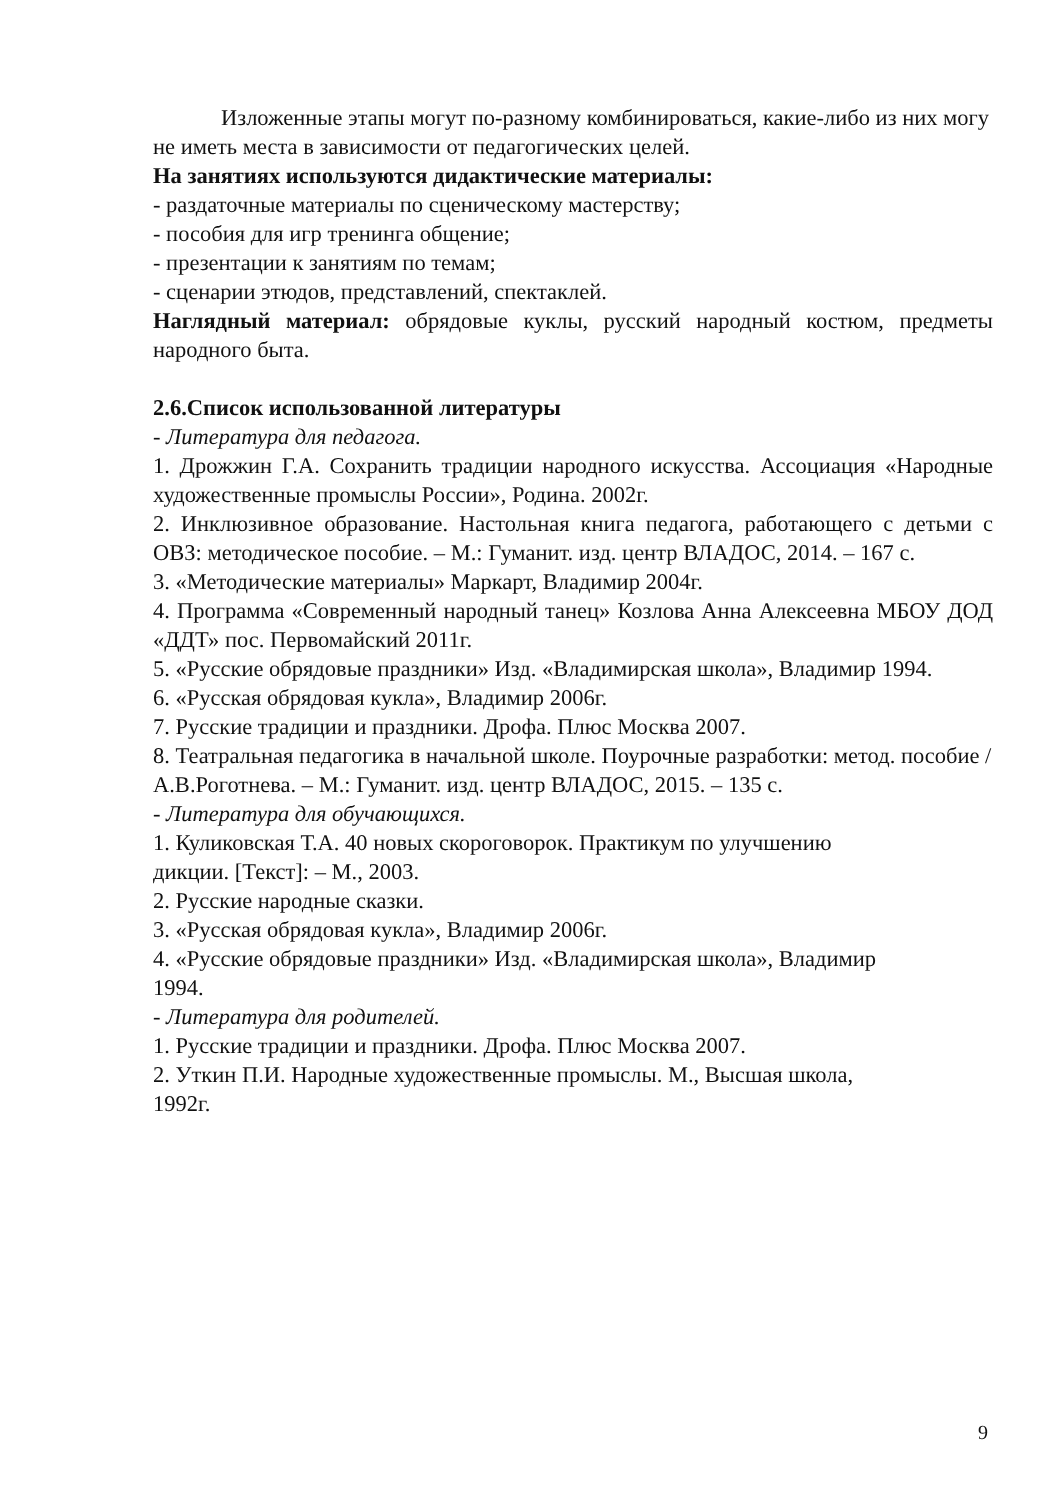Изложенные этапы могут по-разному комбинироваться, какие-либо из них могу не иметь места в зависимости от педагогических целей.
На занятиях используются дидактические материалы:
- раздаточные материалы по сценическому мастерству;
- пособия для игр тренинга общение;
- презентации к занятиям по темам;
- сценарии этюдов, представлений, спектаклей.
Наглядный материал: обрядовые куклы, русский народный костюм, предметы народного быта.
2.6.Список использованной литературы
- Литература для педагога.
1. Дрожжин Г.А. Сохранить традиции народного искусства. Ассоциация «Народные художественные промыслы России», Родина. 2002г.
2. Инклюзивное образование. Настольная книга педагога, работающего с детьми с ОВЗ: методическое пособие. – М.: Гуманит. изд. центр ВЛАДОС, 2014. – 167 с.
3. «Методические материалы» Маркарт, Владимир 2004г.
4. Программа «Современный народный танец» Козлова Анна Алексеевна МБОУ ДОД «ДДТ» пос. Первомайский 2011г.
5. «Русские обрядовые праздники» Изд. «Владимирская школа», Владимир 1994.
6. «Русская обрядовая кукла», Владимир 2006г.
7. Русские традиции и праздники. Дрофа. Плюс Москва 2007.
8. Театральная педагогика в начальной школе. Поурочные разработки: метод. пособие / А.В.Роготнева. – М.: Гуманит. изд. центр ВЛАДОС, 2015. – 135 с.
- Литература для обучающихся.
1. Куликовская Т.А. 40 новых скороговорок. Практикум по улучшению
дикции. [Текст]: – М., 2003.
2. Русские народные сказки.
3. «Русская обрядовая кукла», Владимир 2006г.
4. «Русские обрядовые праздники» Изд. «Владимирская школа», Владимир
1994.
- Литература для родителей.
1. Русские традиции и праздники. Дрофа. Плюс Москва 2007.
2. Уткин П.И. Народные художественные промыслы. М., Высшая школа,
1992г.
9